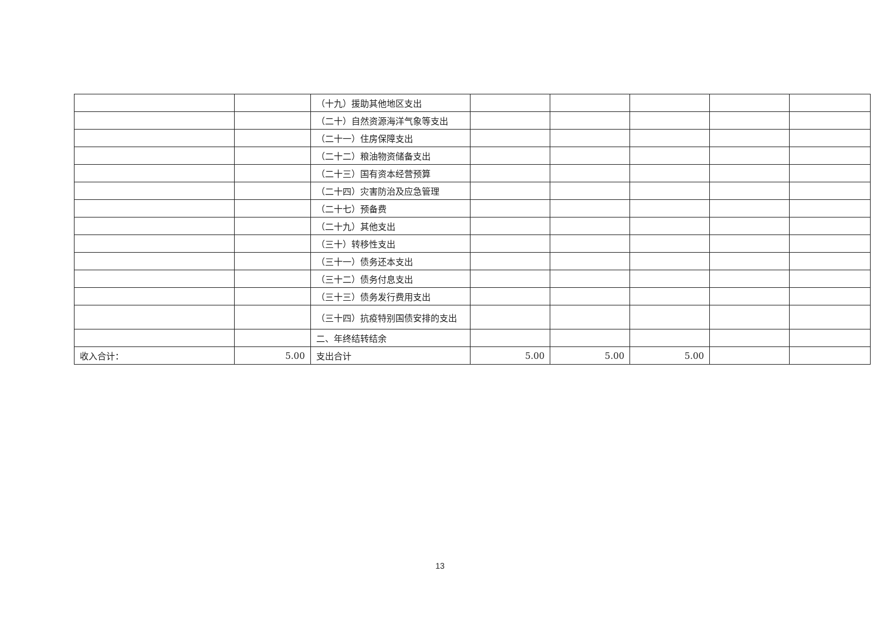| | | （十九）援助其他地区支出 | | | | | |
| | | （二十）自然资源海洋气象等支出 | | | | | |
| | | （二十一）住房保障支出 | | | | | |
| | | （二十二）粮油物资储备支出 | | | | | |
| | | （二十三）国有资本经营预算 | | | | | |
| | | （二十四）灾害防治及应急管理 | | | | | |
| | | （二十七）预备费 | | | | | |
| | | （二十九）其他支出 | | | | | |
| | | （三十）转移性支出 | | | | | |
| | | （三十一）债务还本支出 | | | | | |
| | | （三十二）债务付息支出 | | | | | |
| | | （三十三）债务发行费用支出 | | | | | |
| | | （三十四）抗疫特别国债安排的支出 | | | | | |
| | | 二、年终结转结余 | | | | | |
| 收入合计： | 5.00 | 支出合计 | 5.00 | 5.00 | 5.00 | | |
13